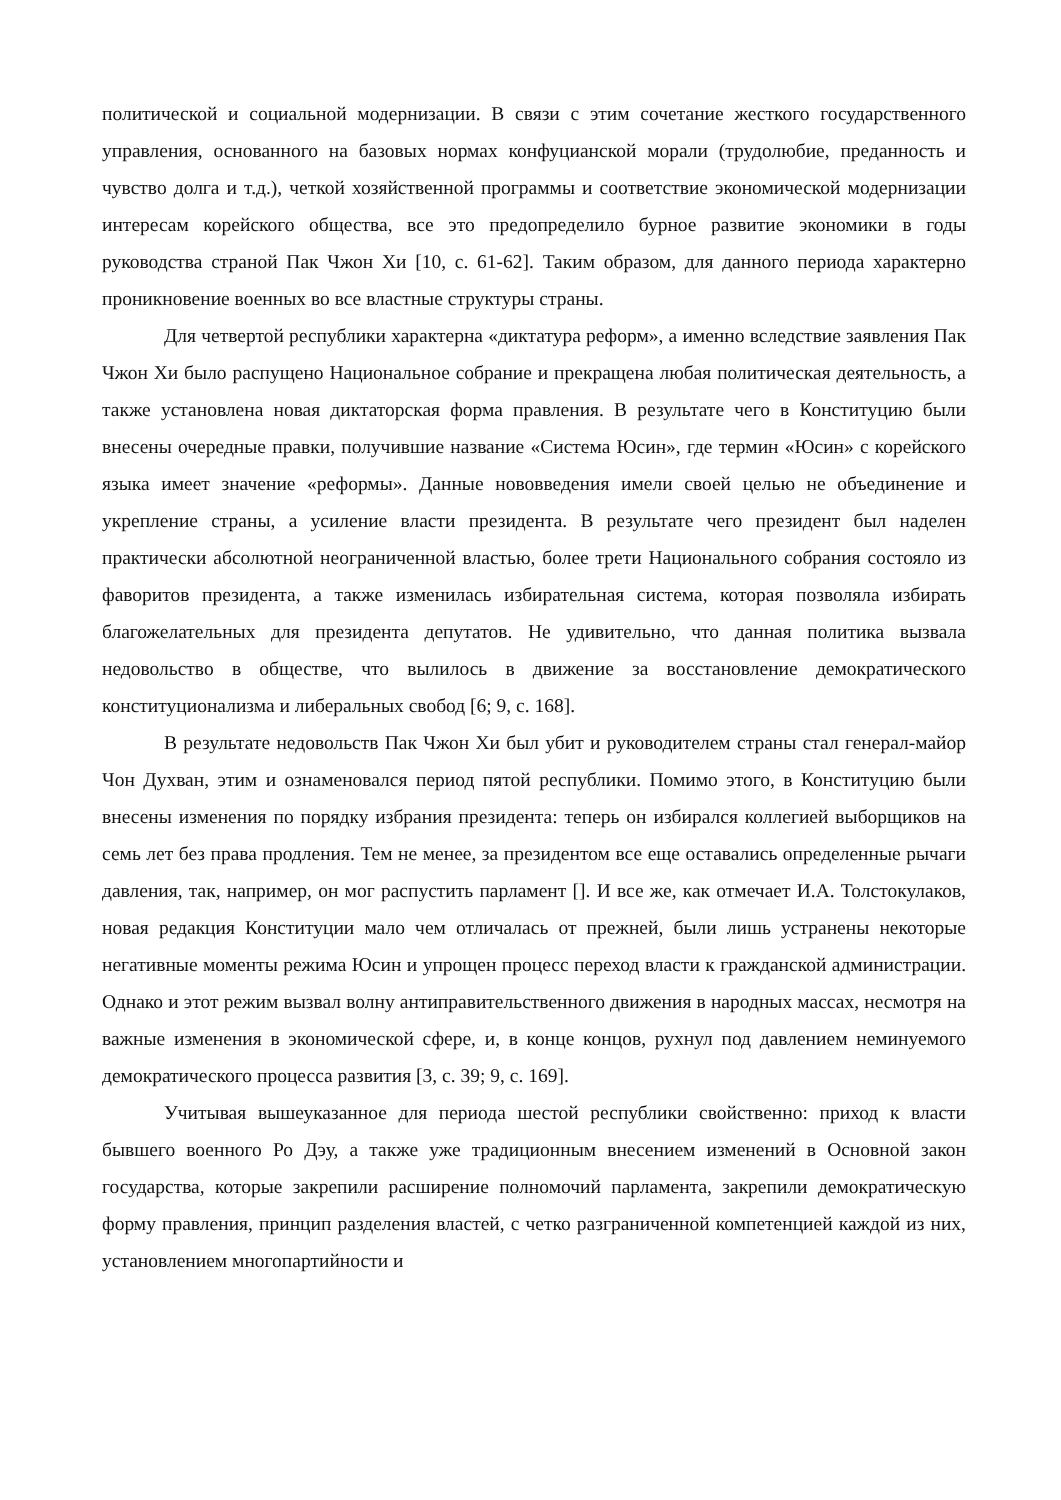политической и социальной модернизации. В связи с этим сочетание жесткого государственного управления, основанного на базовых нормах конфуцианской морали (трудолюбие, преданность и чувство долга и т.д.), четкой хозяйственной программы и соответствие экономической модернизации интересам корейского общества, все это предопределило бурное развитие экономики в годы руководства страной Пак Чжон Хи [10, с. 61-62]. Таким образом, для данного периода характерно проникновение военных во все властные структуры страны.
Для четвертой республики характерна «диктатура реформ», а именно вследствие заявления Пак Чжон Хи было распущено Национальное собрание и прекращена любая политическая деятельность, а также установлена новая диктаторская форма правления. В результате чего в Конституцию были внесены очередные правки, получившие название «Система Юсин», где термин «Юсин» с корейского языка имеет значение «реформы». Данные нововведения имели своей целью не объединение и укрепление страны, а усиление власти президента. В результате чего президент был наделен практически абсолютной неограниченной властью, более трети Национального собрания состояло из фаворитов президента, а также изменилась избирательная система, которая позволяла избирать благожелательных для президента депутатов. Не удивительно, что данная политика вызвала недовольство в обществе, что вылилось в движение за восстановление демократического конституционализма и либеральных свобод [6; 9, с. 168].
В результате недовольств Пак Чжон Хи был убит и руководителем страны стал генерал-майор Чон Духван, этим и ознаменовался период пятой республики. Помимо этого, в Конституцию были внесены изменения по порядку избрания президента: теперь он избирался коллегией выборщиков на семь лет без права продления. Тем не менее, за президентом все еще оставались определенные рычаги давления, так, например, он мог распустить парламент []. И все же, как отмечает И.А. Толстокулаков, новая редакция Конституции мало чем отличалась от прежней, были лишь устранены некоторые негативные моменты режима Юсин и упрощен процесс переход власти к гражданской администрации. Однако и этот режим вызвал волну антиправительственного движения в народных массах, несмотря на важные изменения в экономической сфере, и, в конце концов, рухнул под давлением неминуемого демократического процесса развития [3, с. 39; 9, с. 169].
Учитывая вышеуказанное для периода шестой республики свойственно: приход к власти бывшего военного Ро Дэу, а также уже традиционным внесением изменений в Основной закон государства, которые закрепили расширение полномочий парламента, закрепили демократическую форму правления, принцип разделения властей, с четко разграниченной компетенцией каждой из них, установлением многопартийности и